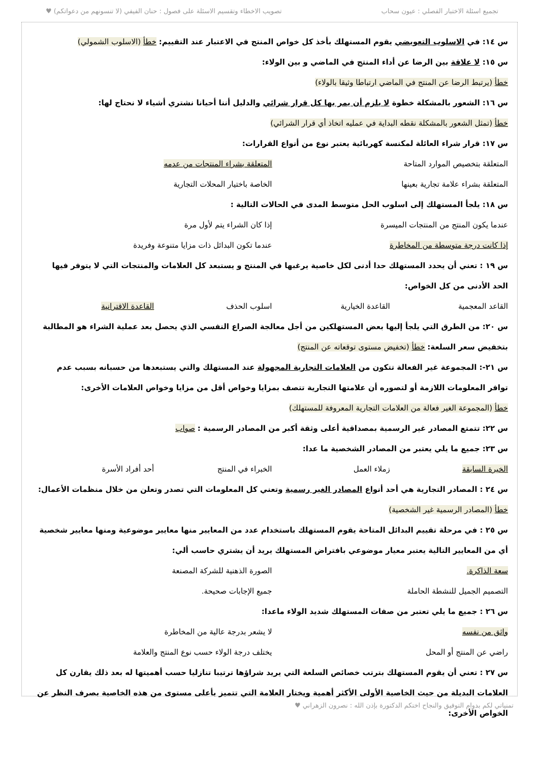تجميع اسئلة الاختبار الفصلي : عيون سحاب تصويب الاخطاء وتقسيم الاسئلة على فصول : حنان الفيفي (لا تنسونهم من دعواتكم) ♥
س ١٤: في الاسلوب التعويضي يقوم المستهلك بأخذ كل خواص المنتج في الاعتبار عند التقييم: خطأ (الاسلوب الشمولي)
س ١٥: لا علاقة بين الرضا عن أداء المنتج في الماضي و بين الولاء:
خطأ (يرتبط الرضا عن المنتج في الماضي ارتباطا وثيقا بالولاء)
س ١٦: الشعور بالمشكلة خطوة لا يلزم أن يمر بها كل قرار شرائي والدليل أننا أحيانا نشتري أشياء لا نحتاج لها:
خطأ (تمثل الشعور بالمشكلة نقطه البداية في عمليه اتخاذ أي قرار الشرائي)
س ١٧: قرار شراء العائلة لمكنسة كهربائية يعتبر نوع من أنواع القرارات:
المتعلقة بتخصيص الموارد المتاحة المتعلقة بشراء المنتجات من عدمه
المتعلقة بشراء علامة تجارية بعينها الخاصة باختيار المحلات التجارية
س ١٨: يلجأ المستهلك إلى اسلوب الحل متوسط المدى في الحالات التالية :
عندما يكون المنتج من المنتجات الميسرة إذا كان الشراء يتم لأول مرة
إذا كانت درجة متوسطة من المخاطرة عندما تكون البدائل ذات مزايا متنوعة وفريدة
س ١٩ : تعني أن يحدد المستهلك حدا أدنى لكل خاصية يرغبها في المنتج و يستبعد كل العلامات والمنتجات التي لا يتوفر فيها الحد الأدنى من كل الخواص:
القاعد المعجمية القاعدة الخيارية اسلوب الحذف القاعدة الاقترانية
س ٢٠: من الطرق التي يلجأ إليها بعض المستهلكين من أجل معالجة الصراع النفسي الذي يحصل بعد عملية الشراء هو المطالبة بتخفيض سعر السلعة: خطأ (تخفيض مستوى توقعاته عن المنتج)
س ٢١-: المجموعة غير الفعالة تتكون من العلامات التجارية المجهولة عند المستهلك والتي يستبعدها من حسبانه بسبب عدم توافر المعلومات اللازمة أو لتصوره أن علامتها التجارية تتصف بمزايا وخواص أقل من مزايا وخواص العلامات الأخرى:
خطأ (المجموعة الغير فعالة من العلامات التجارية المعروفة للمستهلك)
س ٢٢: تتمتع المصادر غير الرسمية بمصداقية أعلى وثقة أكبر من المصادر الرسمية : صواب
س ٢٣: جميع ما يلي يعتبر من المصادر الشخصية ما عدا:
الخبرة السابقة زملاء العمل الخبراء في المنتج أحد أفراد الأسرة
س ٢٤ : المصادر التجارية هي أحد أنواع المصادر الغير رسمية وتعني كل المعلومات التي تصدر وتعلن من خلال منظمات الأعمال: خطأ (المصادر الرسمية غير الشخصية)
س ٢٥ : في مرحلة تقييم البدائل المتاحة يقوم المستهلك باستخدام عدد من المعايير منها معايير موضوعية ومنها معايير شخصية أي من المعايير التالية يعتبر معيار موضوعي بافتراض المستهلك يريد أن يشتري حاسب ألي:
سعة الذاكرة. الصورة الذهنية للشركة المصنعة
التصميم الجميل للنشطة الحاملة جميع الإجابات صحيحة.
س ٢٦ : جميع ما يلي تعتبر من صفات المستهلك شديد الولاء ماعدا:
واثق من نفسه لا يشعر بدرجة عالية من المخاطرة
راضي عن المنتج أو المحل يختلف درجة الولاء حسب نوع المنتج والعلامة
س ٢٧ : تعني أن يقوم المستهلك بترتب خصائص السلعة التي يريد شراؤها ترتيبا تنازليا حسب أهميتها له بعد ذلك يقارن كل العلامات البديلة من حيث الخاصية الأولى الأكثر أهمية ويختار العلامة التي تتميز بأعلى مستوى من هذه الخاصية بصرف النظر عن الخواص الأخرى:
تمنياتي لكم بدوام التوفيق والنجاح اختكم الدكتورة بإذن الله : نصرون الزهراني ♥